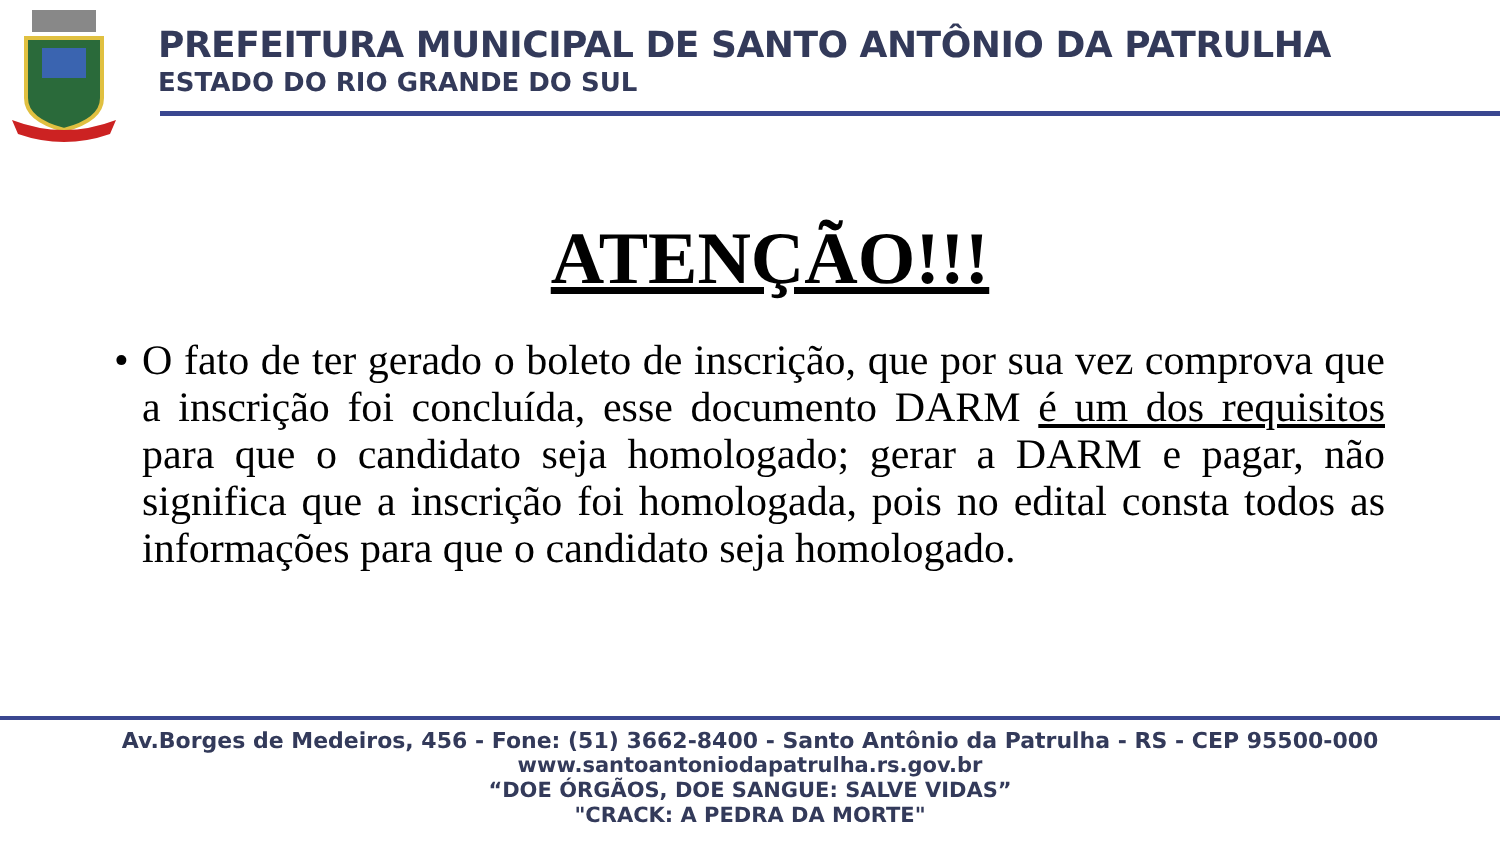PREFEITURA MUNICIPAL DE SANTO ANTÔNIO DA PATRULHA
ESTADO DO RIO GRANDE DO SUL
ATENÇÃO!!!
• O fato de ter gerado o boleto de inscrição, que por sua vez comprova que a inscrição foi concluída, esse documento DARM é um dos requisitos para que o candidato seja homologado; gerar a DARM e pagar, não significa que a inscrição foi homologada, pois no edital consta todos as informações para que o candidato seja homologado.
Av.Borges de Medeiros, 456 - Fone: (51) 3662-8400 - Santo Antônio da Patrulha - RS - CEP 95500-000
www.santoantoniodapatrulha.rs.gov.br
“DOE ÓRGÃOS, DOE SANGUE: SALVE VIDAS”
"CRACK: A PEDRA DA MORTE"